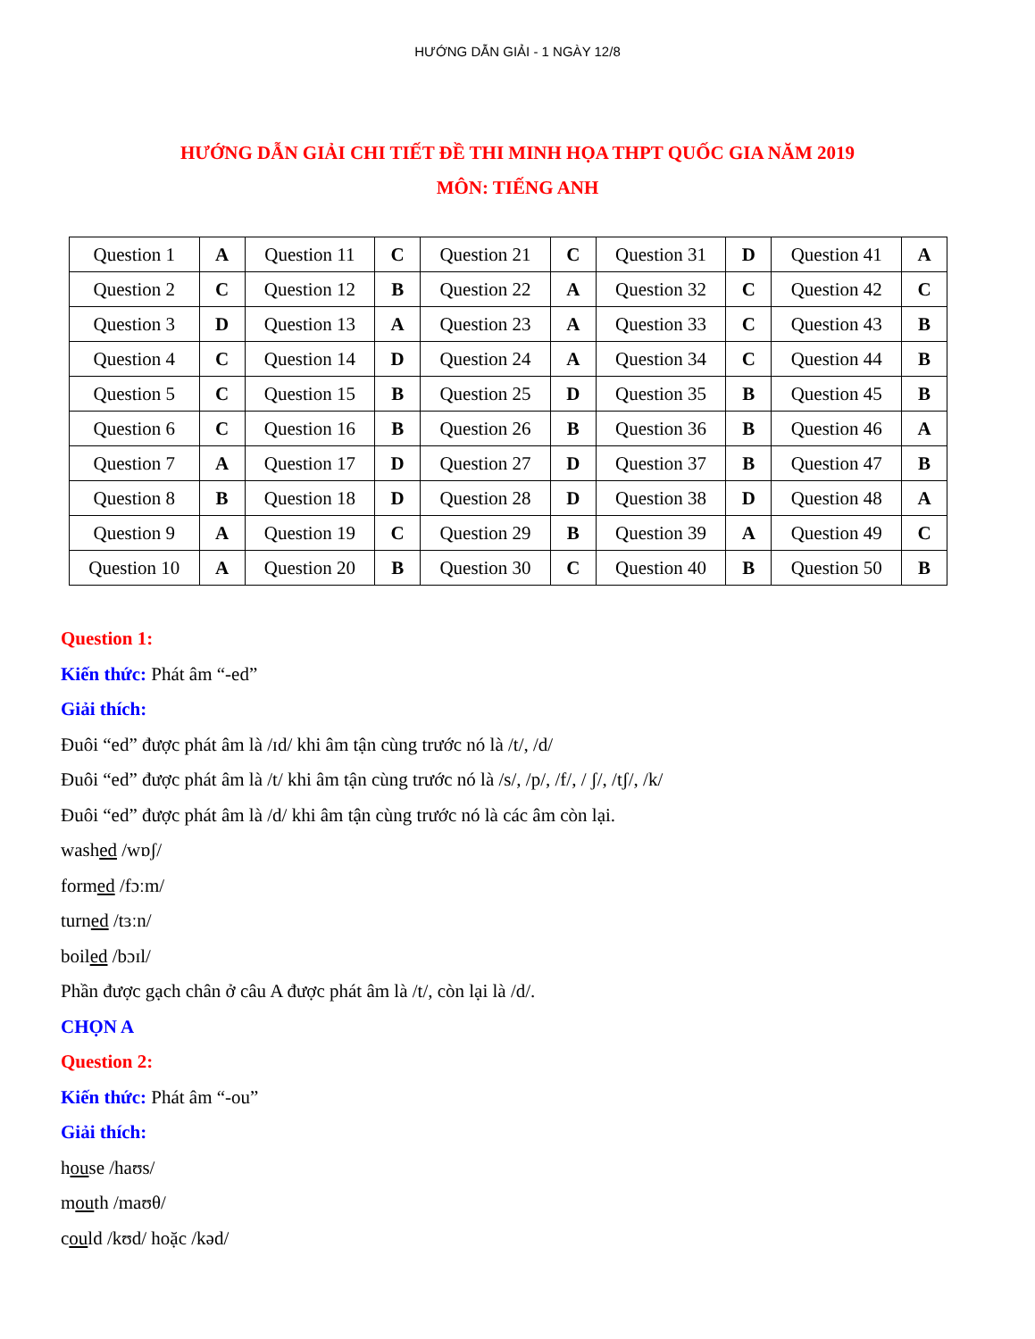HƯỚNG DẪN GIẢI - 1 NGÀY 12/8
HƯỚNG DẪN GIẢI CHI TIẾT ĐỀ THI MINH HỌA THPT QUỐC GIA NĂM 2019
MÔN: TIẾNG ANH
| Question 1 | A | Question 11 | C | Question 21 | C | Question 31 | D | Question 41 | A |
| Question 2 | C | Question 12 | B | Question 22 | A | Question 32 | C | Question 42 | C |
| Question 3 | D | Question 13 | A | Question 23 | A | Question 33 | C | Question 43 | B |
| Question 4 | C | Question 14 | D | Question 24 | A | Question 34 | C | Question 44 | B |
| Question 5 | C | Question 15 | B | Question 25 | D | Question 35 | B | Question 45 | B |
| Question 6 | C | Question 16 | B | Question 26 | B | Question 36 | B | Question 46 | A |
| Question 7 | A | Question 17 | D | Question 27 | D | Question 37 | B | Question 47 | B |
| Question 8 | B | Question 18 | D | Question 28 | D | Question 38 | D | Question 48 | A |
| Question 9 | A | Question 19 | C | Question 29 | B | Question 39 | A | Question 49 | C |
| Question 10 | A | Question 20 | B | Question 30 | C | Question 40 | B | Question 50 | B |
Question 1:
Kiến thức: Phát âm “-ed”
Giải thích:
Đuôi “ed” được phát âm là /ɪd/ khi âm tận cùng trước nó là /t/, /d/
Đuôi “ed” được phát âm là /t/ khi âm tận cùng trước nó là /s/, /p/, /f/, / ʃ/, /tʃ/, /k/
Đuôi “ed” được phát âm là /d/ khi âm tận cùng trước nó là các âm còn lại.
washed /wɒʃ/
formed /fɔːm/
turned /tɜːn/
boiled /bɔɪl/
Phần được gạch chân ở câu A được phát âm là /t/, còn lại là /d/.
CHỌN A
Question 2:
Kiến thức: Phát âm “-ou”
Giải thích:
house /haʊs/
mouth /maʊθ/
could /kʊd/ hoặc /kəd/